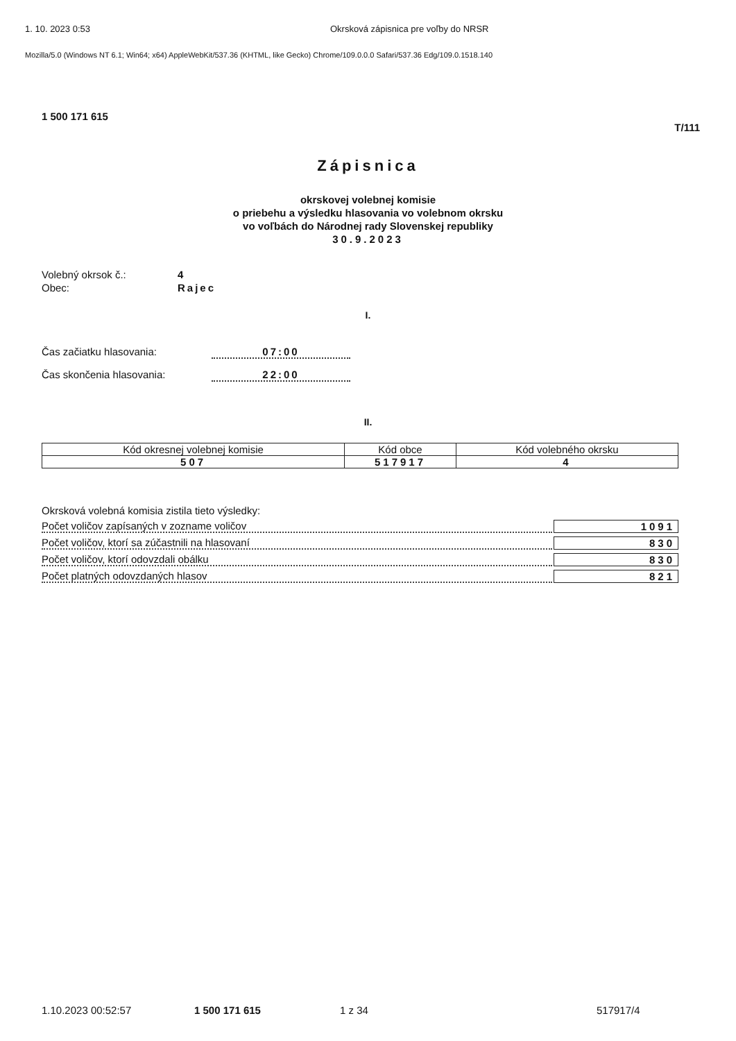1. 10. 2023 0:53 Okrsková zápisnica pre voľby do NRSR
Mozilla/5.0 (Windows NT 6.1; Win64; x64) AppleWebKit/537.36 (KHTML, like Gecko) Chrome/109.0.0.0 Safari/537.36 Edg/109.0.1518.140
1 500 171 615
T/111
Zápisnica
okrskovej volebnej komisie
o priebehu a výsledku hlasovania vo volebnom okrsku
vo voľbách do Národnej rady Slovenskej republiky
30.9.2023
Volebný okrsok č.: 4 Obec: Rajec
I.
Čas začiatku hlasovania: 07:00 Čas skončenia hlasovania: 22:00
II.
| Kód okresnej volebnej komisie | Kód obce | Kód volebného okrsku |
| --- | --- | --- |
| 507 | 517917 | 4 |
Okrsková volebná komisia zistila tieto výsledky:
Počet voličov zapísaných v zozname voličov 1091
Počet voličov, ktorí sa zúčastnili na hlasovaní 830
Počet voličov, ktorí odovzdali obálku 830
Počet platných odovzdaných hlasov 821
1.10.2023 00:52:57 1 500 171 615 1 z 34 517917/4